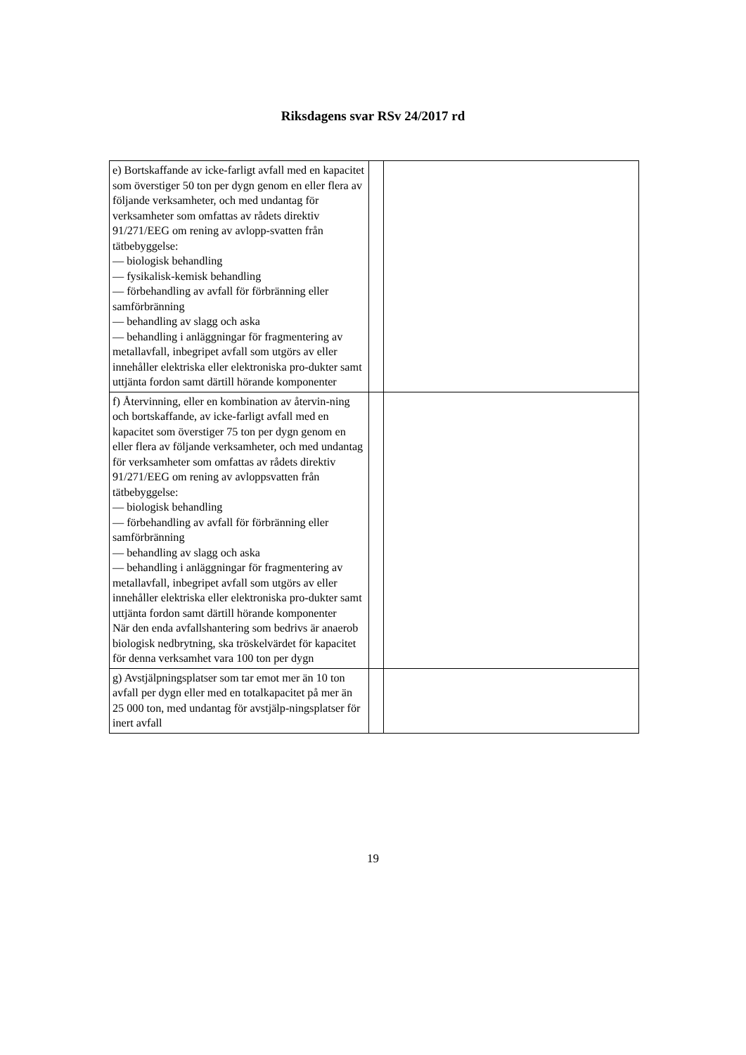Riksdagens svar RSv 24/2017 rd
| e) Bortskaffande av icke-farligt avfall med en kapacitet som överstiger 50 ton per dygn genom en eller flera av följande verksamheter, och med undantag för verksamheter som omfattas av rådets direktiv 91/271/EEG om rening av avlopp-svatten från tätbebyggelse: — biologisk behandling — fysikalisk-kemisk behandling — förbehandling av avfall för förbränning eller samförbränning — behandling av slagg och aska — behandling i anläggningar för fragmentering av metallavfall, inbegripet avfall som utgörs av eller innehåller elektriska eller elektroniska pro-dukter samt uttjänta fordon samt därtill hörande komponenter | | |
| f) Återvinning, eller en kombination av återvin-ning och bortskaffande, av icke-farligt avfall med en kapacitet som överstiger 75 ton per dygn genom en eller flera av följande verksamheter, och med undantag för verksamheter som omfattas av rådets direktiv 91/271/EEG om rening av avloppsvatten från tätbebyggelse: — biologisk behandling — förbehandling av avfall för förbränning eller samförbränning — behandling av slagg och aska — behandling i anläggningar för fragmentering av metallavfall, inbegripet avfall som utgörs av eller innehåller elektriska eller elektroniska pro-dukter samt uttjänta fordon samt därtill hörande komponenter När den enda avfallshantering som bedrivs är anaerob biologisk nedbrytning, ska tröskelvärdet för kapacitet för denna verksamhet vara 100 ton per dygn | | |
| g) Avstjälpningsplatser som tar emot mer än 10 ton avfall per dygn eller med en totalkapacitet på mer än 25 000 ton, med undantag för avstjälp-ningsplatser för inert avfall | | |
19